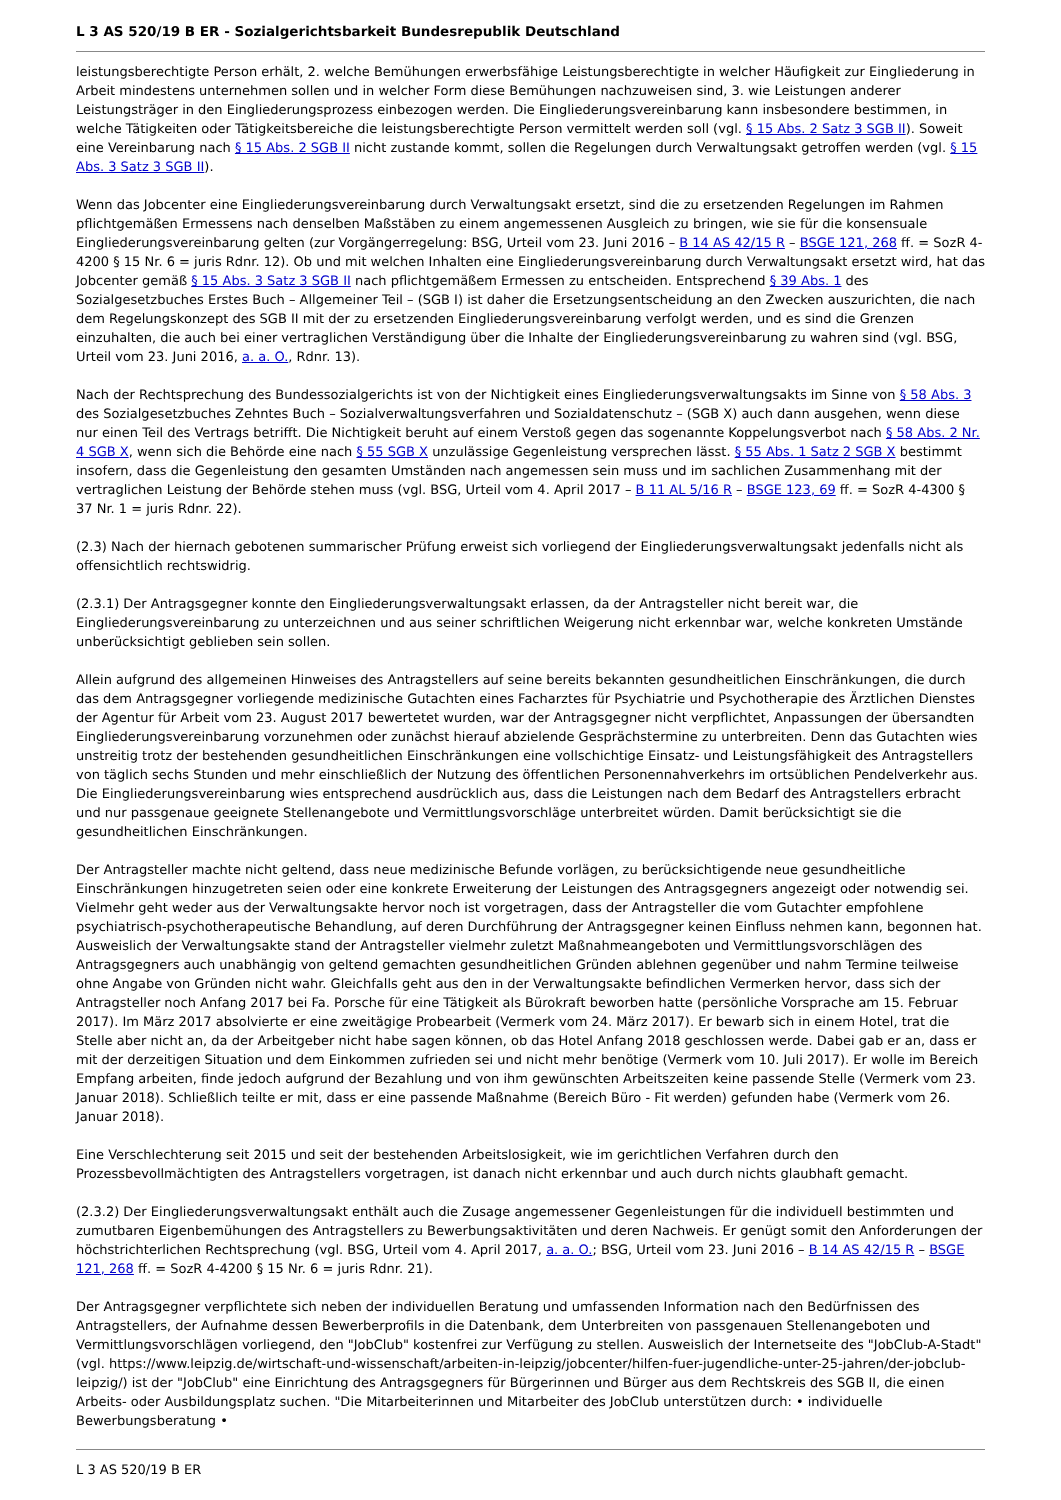L 3 AS 520/19 B ER - Sozialgerichtsbarkeit Bundesrepublik Deutschland
leistungsberechtigte Person erhält, 2. welche Bemühungen erwerbsfähige Leistungsberechtigte in welcher Häufigkeit zur Eingliederung in Arbeit mindestens unternehmen sollen und in welcher Form diese Bemühungen nachzuweisen sind, 3. wie Leistungen anderer Leistungsträger in den Eingliederungsprozess einbezogen werden. Die Eingliederungsvereinbarung kann insbesondere bestimmen, in welche Tätigkeiten oder Tätigkeitsbereiche die leistungsberechtigte Person vermittelt werden soll (vgl. § 15 Abs. 2 Satz 3 SGB II). Soweit eine Vereinbarung nach § 15 Abs. 2 SGB II nicht zustande kommt, sollen die Regelungen durch Verwaltungsakt getroffen werden (vgl. § 15 Abs. 3 Satz 3 SGB II).
Wenn das Jobcenter eine Eingliederungsvereinbarung durch Verwaltungsakt ersetzt, sind die zu ersetzenden Regelungen im Rahmen pflichtgemäßen Ermessens nach denselben Maßstäben zu einem angemessenen Ausgleich zu bringen, wie sie für die konsensuale Eingliederungsvereinbarung gelten (zur Vorgängerregelung: BSG, Urteil vom 23. Juni 2016 – B 14 AS 42/15 R – BSGE 121, 268 ff. = SozR 4-4200 § 15 Nr. 6 = juris Rdnr. 12). Ob und mit welchen Inhalten eine Eingliederungsvereinbarung durch Verwaltungsakt ersetzt wird, hat das Jobcenter gemäß § 15 Abs. 3 Satz 3 SGB II nach pflichtgemäßem Ermessen zu entscheiden. Entsprechend § 39 Abs. 1 des Sozialgesetzbuches Erstes Buch – Allgemeiner Teil – (SGB I) ist daher die Ersetzungsentscheidung an den Zwecken auszurichten, die nach dem Regelungskonzept des SGB II mit der zu ersetzenden Eingliederungsvereinbarung verfolgt werden, und es sind die Grenzen einzuhalten, die auch bei einer vertraglichen Verständigung über die Inhalte der Eingliederungsvereinbarung zu wahren sind (vgl. BSG, Urteil vom 23. Juni 2016, a. a. O., Rdnr. 13).
Nach der Rechtsprechung des Bundessozialgerichts ist von der Nichtigkeit eines Eingliederungsverwaltungsakts im Sinne von § 58 Abs. 3 des Sozialgesetzbuches Zehntes Buch – Sozialverwaltungsverfahren und Sozialdatenschutz – (SGB X) auch dann ausgehen, wenn diese nur einen Teil des Vertrags betrifft. Die Nichtigkeit beruht auf einem Verstoß gegen das sogenannte Koppelungsverbot nach § 58 Abs. 2 Nr. 4 SGB X, wenn sich die Behörde eine nach § 55 SGB X unzulässige Gegenleistung versprechen lässt. § 55 Abs. 1 Satz 2 SGB X bestimmt insofern, dass die Gegenleistung den gesamten Umständen nach angemessen sein muss und im sachlichen Zusammenhang mit der vertraglichen Leistung der Behörde stehen muss (vgl. BSG, Urteil vom 4. April 2017 – B 11 AL 5/16 R – BSGE 123, 69 ff. = SozR 4-4300 § 37 Nr. 1 = juris Rdnr. 22).
(2.3) Nach der hiernach gebotenen summarischer Prüfung erweist sich vorliegend der Eingliederungsverwaltungsakt jedenfalls nicht als offensichtlich rechtswidrig.
(2.3.1) Der Antragsgegner konnte den Eingliederungsverwaltungsakt erlassen, da der Antragsteller nicht bereit war, die Eingliederungsvereinbarung zu unterzeichnen und aus seiner schriftlichen Weigerung nicht erkennbar war, welche konkreten Umstände unberücksichtigt geblieben sein sollen.
Allein aufgrund des allgemeinen Hinweises des Antragstellers auf seine bereits bekannten gesundheitlichen Einschränkungen, die durch das dem Antragsgegner vorliegende medizinische Gutachten eines Facharztes für Psychiatrie und Psychotherapie des Ärztlichen Dienstes der Agentur für Arbeit vom 23. August 2017 bewertetet wurden, war der Antragsgegner nicht verpflichtet, Anpassungen der übersandten Eingliederungsvereinbarung vorzunehmen oder zunächst hierauf abzielende Gesprächstermine zu unterbreiten. Denn das Gutachten wies unstreitig trotz der bestehenden gesundheitlichen Einschränkungen eine vollschichtige Einsatz- und Leistungsfähigkeit des Antragstellers von täglich sechs Stunden und mehr einschließlich der Nutzung des öffentlichen Personennahverkehrs im ortsüblichen Pendelverkehr aus. Die Eingliederungsvereinbarung wies entsprechend ausdrücklich aus, dass die Leistungen nach dem Bedarf des Antragstellers erbracht und nur passgenaue geeignete Stellenangebote und Vermittlungsvorschläge unterbreitet würden. Damit berücksichtigt sie die gesundheitlichen Einschränkungen.
Der Antragsteller machte nicht geltend, dass neue medizinische Befunde vorlägen, zu berücksichtigende neue gesundheitliche Einschränkungen hinzugetreten seien oder eine konkrete Erweiterung der Leistungen des Antragsgegners angezeigt oder notwendig sei. Vielmehr geht weder aus der Verwaltungsakte hervor noch ist vorgetragen, dass der Antragsteller die vom Gutachter empfohlene psychiatrisch-psychotherapeutische Behandlung, auf deren Durchführung der Antragsgegner keinen Einfluss nehmen kann, begonnen hat. Ausweislich der Verwaltungsakte stand der Antragsteller vielmehr zuletzt Maßnahmeangeboten und Vermittlungsvorschlägen des Antragsgegners auch unabhängig von geltend gemachten gesundheitlichen Gründen ablehnen gegenüber und nahm Termine teilweise ohne Angabe von Gründen nicht wahr. Gleichfalls geht aus den in der Verwaltungsakte befindlichen Vermerken hervor, dass sich der Antragsteller noch Anfang 2017 bei Fa. Porsche für eine Tätigkeit als Bürokraft beworben hatte (persönliche Vorsprache am 15. Februar 2017). Im März 2017 absolvierte er eine zweitägige Probearbeit (Vermerk vom 24. März 2017). Er bewarb sich in einem Hotel, trat die Stelle aber nicht an, da der Arbeitgeber nicht habe sagen können, ob das Hotel Anfang 2018 geschlossen werde. Dabei gab er an, dass er mit der derzeitigen Situation und dem Einkommen zufrieden sei und nicht mehr benötige (Vermerk vom 10. Juli 2017). Er wolle im Bereich Empfang arbeiten, finde jedoch aufgrund der Bezahlung und von ihm gewünschten Arbeitszeiten keine passende Stelle (Vermerk vom 23. Januar 2018). Schließlich teilte er mit, dass er eine passende Maßnahme (Bereich Büro - Fit werden) gefunden habe (Vermerk vom 26. Januar 2018).
Eine Verschlechterung seit 2015 und seit der bestehenden Arbeitslosigkeit, wie im gerichtlichen Verfahren durch den Prozessbevollmächtigten des Antragstellers vorgetragen, ist danach nicht erkennbar und auch durch nichts glaubhaft gemacht.
(2.3.2) Der Eingliederungsverwaltungsakt enthält auch die Zusage angemessener Gegenleistungen für die individuell bestimmten und zumutbaren Eigenbemühungen des Antragstellers zu Bewerbungsaktivitäten und deren Nachweis. Er genügt somit den Anforderungen der höchstrichterlichen Rechtsprechung (vgl. BSG, Urteil vom 4. April 2017, a. a. O.; BSG, Urteil vom 23. Juni 2016 – B 14 AS 42/15 R – BSGE 121, 268 ff. = SozR 4-4200 § 15 Nr. 6 = juris Rdnr. 21).
Der Antragsgegner verpflichtete sich neben der individuellen Beratung und umfassenden Information nach den Bedürfnissen des Antragstellers, der Aufnahme dessen Bewerberprofils in die Datenbank, dem Unterbreiten von passgenauen Stellenangeboten und Vermittlungsvorschlägen vorliegend, den "JobClub" kostenfrei zur Verfügung zu stellen. Ausweislich der Internetseite des "JobClub-A-Stadt" (vgl. https://www.leipzig.de/wirtschaft-und-wissenschaft/arbeiten-in-leipzig/jobcenter/hilfen-fuer-jugendliche-unter-25-jahren/der-jobclub-leipzig/) ist der "JobClub" eine Einrichtung des Antragsgegners für Bürgerinnen und Bürger aus dem Rechtskreis des SGB II, die einen Arbeits- oder Ausbildungsplatz suchen. "Die Mitarbeiterinnen und Mitarbeiter des JobClub unterstützen durch: • individuelle Bewerbungsberatung •
L 3 AS 520/19 B ER